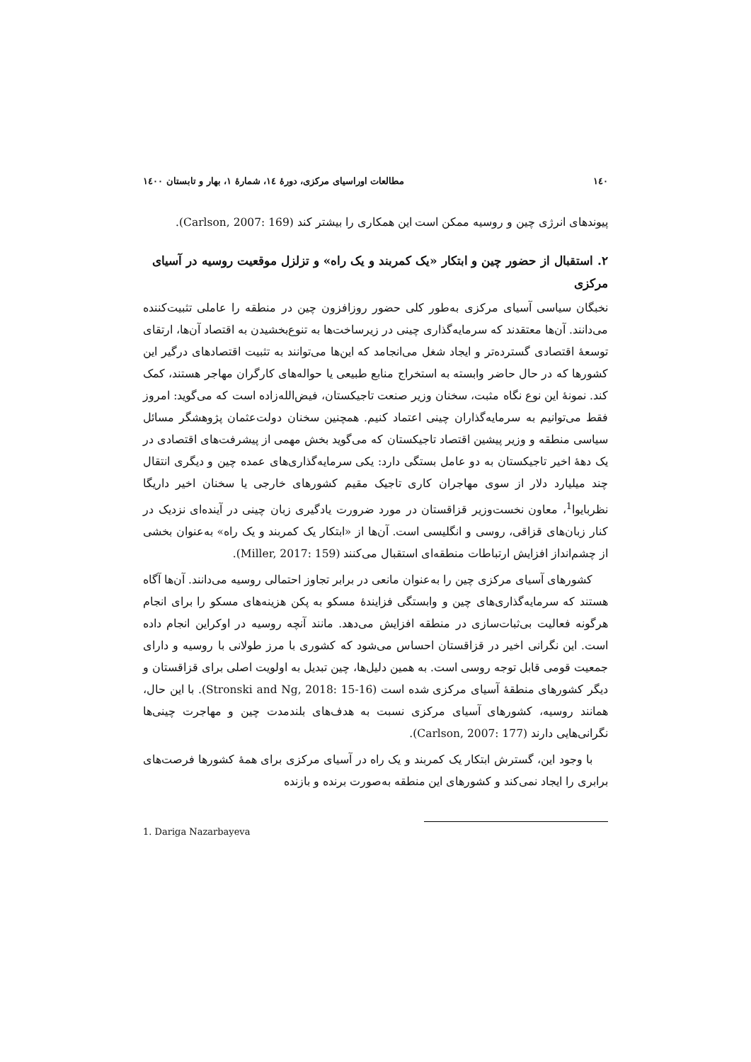١٤٠ مطالعات اوراسیای مرکزی، دورۀ ١٤، شمارۀ ١، بهار و تابستان ١٤٠٠
پیوندهای انرژی چین و روسیه ممکن است این همکاری را بیشتر کند (Carlson, 2007: 169).
٢. استقبال از حضور چین و ابتکار «یک کمربند و یک راه» و تزلزل موقعیت روسیه در آسیای مرکزی
نخبگان سیاسی آسیای مرکزی به‌طور کلی حضور روزافزون چین در منطقه را عاملی تثبیت‌کننده می‌دانند. آن‌ها معتقدند که سرمایه‌گذاری چینی در زیرساخت‌ها به تنوع‌بخشیدن به اقتصاد آن‌ها، ارتقای توسعۀ اقتصادی گسترده‌تر و ایجاد شغل می‌انجامد که این‌ها می‌توانند به تثبیت اقتصادهای درگیر این کشورها که در حال حاضر وابسته به استخراج منابع طبیعی یا حواله‌های کارگران مهاجر هستند، کمک کند. نمونۀ این نوع نگاه مثبت، سخنان وزیر صنعت تاجیکستان، فیض‌الله‌زاده است که می‌گوید: امروز فقط می‌توانیم به سرمایه‌گذاران چینی اعتماد کنیم. همچنین سخنان دولت‌عثمان پژوهشگر مسائل سیاسی منطقه و وزیر پیشین اقتصاد تاجیکستان که می‌گوید بخش مهمی از پیشرفت‌های اقتصادی در یک دهۀ اخیر تاجیکستان به دو عامل بستگی دارد: یکی سرمایه‌گذاری‌های عمده چین و دیگری انتقال چند میلیارد دلار از سوی مهاجران کاری تاجیک مقیم کشورهای خارجی یا سخنان اخیر داریگا نظربایوا<sup>1</sup>، معاون نخست‌وزیر قزاقستان در مورد ضرورت یادگیری زبان چینی در آینده‌ای نزدیک در کنار زبان‌های قزاقی، روسی و انگلیسی است. آن‌ها از «ابتکار یک کمربند و یک راه» به‌عنوان بخشی از چشم‌انداز افزایش ارتباطات منطقه‌ای استقبال می‌کنند (Miller, 2017: 159).
کشورهای آسیای مرکزی چین را به‌عنوان مانعی در برابر تجاوز احتمالی روسیه می‌دانند. آن‌ها آگاه هستند که سرمایه‌گذاری‌های چین و وابستگی فزایندۀ مسکو به پکن هزینه‌های مسکو را برای انجام هرگونه فعالیت بی‌ثبات‌سازی در منطقه افزایش می‌دهد. مانند آنچه روسیه در اوکراین انجام داده است. این نگرانی اخیر در قزاقستان احساس می‌شود که کشوری با مرز طولانی با روسیه و دارای جمعیت قومی قابل توجه روسی است. به همین دلیل‌ها، چین تبدیل به اولویت اصلی برای قزاقستان و دیگر کشورهای منطقۀ آسیای مرکزی شده است (Stronski and Ng, 2018: 15-16). با این حال، همانند روسیه، کشورهای آسیای مرکزی نسبت به هدف‌های بلندمدت چین و مهاجرت چینی‌ها نگرانی‌هایی دارند (Carlson, 2007: 177).
با وجود این، گسترش ابتکار یک کمربند و یک راه در آسیای مرکزی برای همۀ کشورها فرصت‌های برابری را ایجاد نمی‌کند و کشورهای این منطقه به‌صورت برنده و بازنده
1. Dariga Nazarbayeva